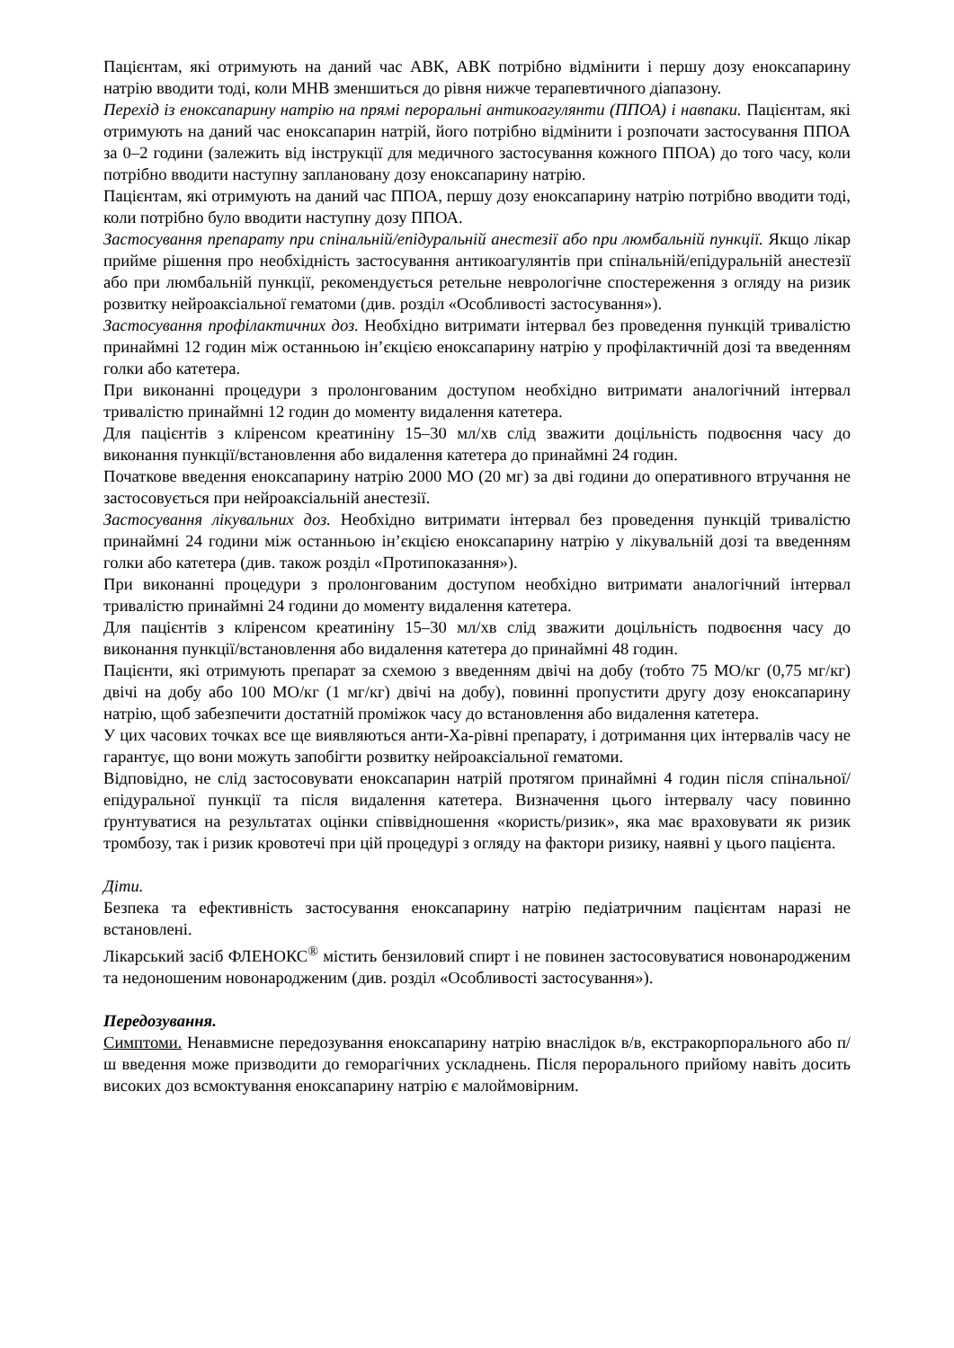Пацієнтам, які отримують на даний час АВК, АВК потрібно відмінити і першу дозу еноксапарину натрію вводити тоді, коли МНВ зменшиться до рівня нижче терапевтичного діапазону.
Перехід із еноксапарину натрію на прямі пероральні антикоагулянти (ППОА) і навпаки. Пацієнтам, які отримують на даний час еноксапарин натрій, його потрібно відмінити і розпочати застосування ППОА за 0–2 години (залежить від інструкції для медичного застосування кожного ППОА) до того часу, коли потрібно вводити наступну заплановану дозу еноксапарину натрію.
Пацієнтам, які отримують на даний час ППОА, першу дозу еноксапарину натрію потрібно вводити тоді, коли потрібно було вводити наступну дозу ППОА.
Застосування препарату при спінальній/епідуральній анестезії або при люмбальній пункції. Якщо лікар прийме рішення про необхідність застосування антикоагулянтів при спінальній/епідуральній анестезії або при люмбальній пункції, рекомендується ретельне неврологічне спостереження з огляду на ризик розвитку нейроаксіальної гематоми (див. розділ «Особливості застосування»).
Застосування профілактичних доз. Необхідно витримати інтервал без проведення пункцій тривалістю принаймні 12 годин між останньою ін’єкцією еноксапарину натрію у профілактичній дозі та введенням голки або катетера.
При виконанні процедури з пролонгованим доступом необхідно витримати аналогічний інтервал тривалістю принаймні 12 годин до моменту видалення катетера.
Для пацієнтів з кліренсом креатиніну 15–30 мл/хв слід зважити доцільність подвоєння часу до виконання пункції/встановлення або видалення катетера до принаймні 24 годин.
Початкове введення еноксапарину натрію 2000 МО (20 мг) за дві години до оперативного втручання не застосовується при нейроаксіальній анестезії.
Застосування лікувальних доз. Необхідно витримати інтервал без проведення пункцій тривалістю принаймні 24 години між останньою ін’єкцією еноксапарину натрію у лікувальній дозі та введенням голки або катетера (див. також розділ «Протипоказання»).
При виконанні процедури з пролонгованим доступом необхідно витримати аналогічний інтервал тривалістю принаймні 24 години до моменту видалення катетера.
Для пацієнтів з кліренсом креатиніну 15–30 мл/хв слід зважити доцільність подвоєння часу до виконання пункції/встановлення або видалення катетера до принаймні 48 годин.
Пацієнти, які отримують препарат за схемою з введенням двічі на добу (тобто 75 МО/кг (0,75 мг/кг) двічі на добу або 100 МО/кг (1 мг/кг) двічі на добу), повинні пропустити другу дозу еноксапарину натрію, щоб забезпечити достатній проміжок часу до встановлення або видалення катетера.
У цих часових точках все ще виявляються анти-Ха-рівні препарату, і дотримання цих інтервалів часу не гарантує, що вони можуть запобігти розвитку нейроаксіальної гематоми.
Відповідно, не слід застосовувати еноксапарин натрій протягом принаймні 4 годин після спінальної/епідуральної пункції та після видалення катетера. Визначення цього інтервалу часу повинно ґрунтуватися на результатах оцінки співвідношення «користь/ризик», яка має враховувати як ризик тромбозу, так і ризик кровотечі при цій процедурі з огляду на фактори ризику, наявні у цього пацієнта.
Діти.
Безпека та ефективність застосування еноксапарину натрію педіатричним пацієнтам наразі не встановлені.
Лікарський засіб ФЛЕНОКС<sup>®</sup> містить бензиловий спирт і не повинен застосовуватися новонародженим та недоношеним новонародженим (див. розділ «Особливості застосування»).
Передозування.
Симптоми. Ненавмисне передозування еноксапарину натрію внаслідок в/в, екстракорпорального або п/ш введення може призводити до геморагічних ускладнень. Після перорального прийому навіть досить високих доз всмоктування еноксапарину натрію є малоймовірним.